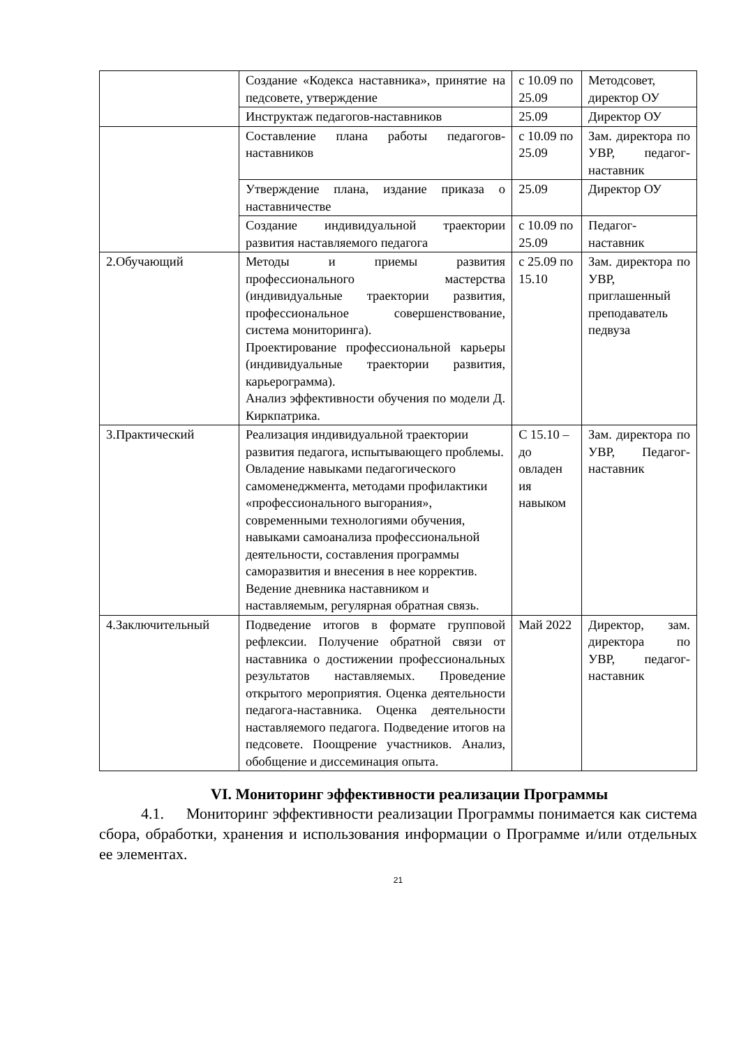| | Создание «Кодекса наставника», принятие на педсовете, утверждение | с 10.09 по 25.09 | Методсовет, директор ОУ |
| | Инструктаж педагогов-наставников | 25.09 | Директор ОУ |
| | Составление плана работы педагогов-наставников | с 10.09 по 25.09 | Зам. директора по УВР, педагог-наставник |
| | Утверждение плана, издание приказа о наставничестве | 25.09 | Директор ОУ |
| | Создание индивидуальной траектории развития наставляемого педагога | с 10.09 по 25.09 | Педагог-наставник |
| 2.Обучающий | Методы и приемы развития профессионального мастерства (индивидуальные траектории развития, профессиональное совершенствование, система мониторинга). Проектирование профессиональной карьеры (индивидуальные траектории развития, карьерограмма). Анализ эффективности обучения по модели Д. Киркпатрика. | с 25.09 по 15.10 | Зам. директора по УВР, приглашенный преподаватель педвуза |
| 3.Практический | Реализация индивидуальной траектории развития педагога, испытывающего проблемы. Овладение навыками педагогического самоменеджмента, методами профилактики «профессионального выгорания», современными технологиями обучения, навыками самоанализа профессиональной деятельности, составления программы саморазвития и внесения в нее корректив. Ведение дневника наставником и наставляемым, регулярная обратная связь. | С 15.10 – до овладен ия навыком | Зам. директора по УВР, Педагог-наставник |
| 4.Заключительный | Подведение итогов в формате групповой рефлексии. Получение обратной связи от наставника о достижении профессиональных результатов наставляемых. Проведение открытого мероприятия. Оценка деятельности педагога-наставника. Оценка деятельности наставляемого педагога. Подведение итогов на педсовете. Поощрение участников. Анализ, обобщение и диссеминация опыта. | Май 2022 | Директор, зам. директора по УВР, педагог-наставник |
VI. Мониторинг эффективности реализации Программы
4.1. Мониторинг эффективности реализации Программы понимается как система сбора, обработки, хранения и использования информации о Программе и/или отдельных ее элементах.
21